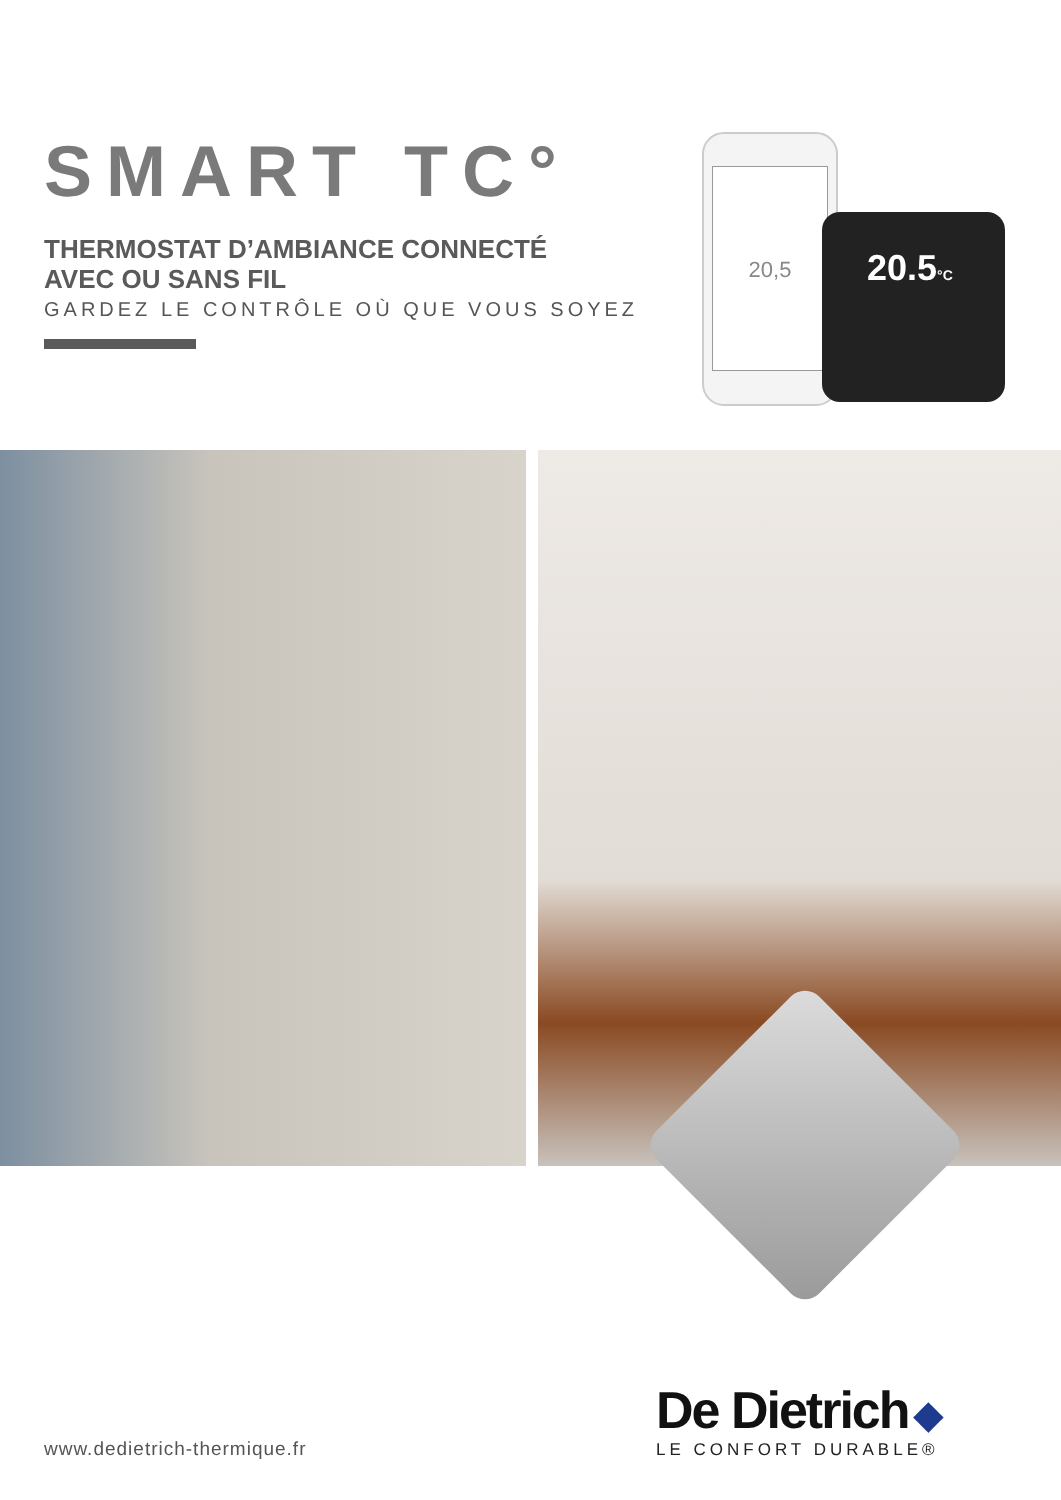SMART TC°
THERMOSTAT D’AMBIANCE CONNECTÉ
AVEC OU SANS FIL
GARDEZ LE CONTRÔLE OÙ QUE VOUS SOYEZ
20,5
20.5°C
www.dedietrich-thermique.fr
De Dietrich ◆
LE CONFORT DURABLE®